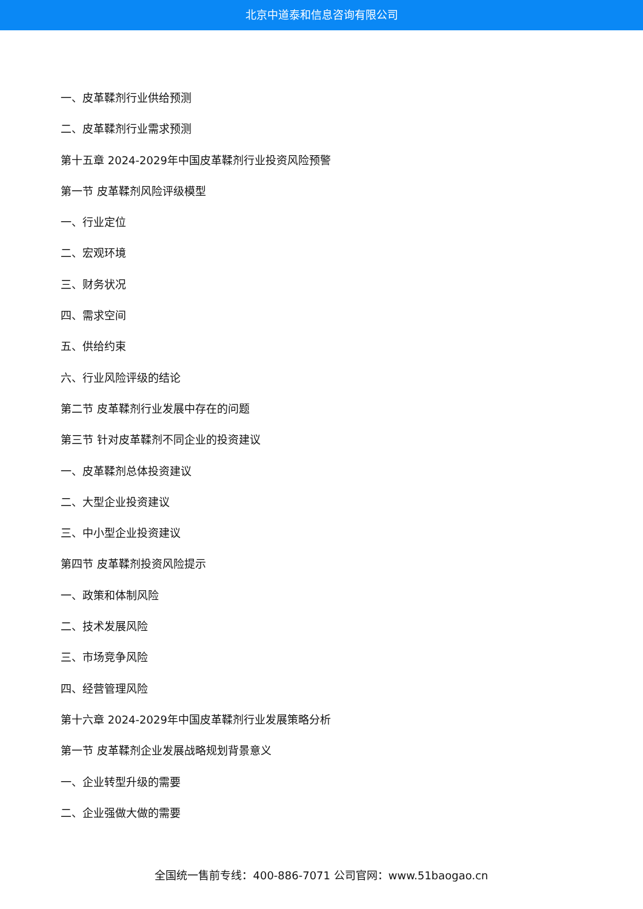北京中道泰和信息咨询有限公司
一、皮革鞣剂行业供给预测
二、皮革鞣剂行业需求预测
第十五章 2024-2029年中国皮革鞣剂行业投资风险预警
第一节 皮革鞣剂风险评级模型
一、行业定位
二、宏观环境
三、财务状况
四、需求空间
五、供给约束
六、行业风险评级的结论
第二节 皮革鞣剂行业发展中存在的问题
第三节 针对皮革鞣剂不同企业的投资建议
一、皮革鞣剂总体投资建议
二、大型企业投资建议
三、中小型企业投资建议
第四节 皮革鞣剂投资风险提示
一、政策和体制风险
二、技术发展风险
三、市场竞争风险
四、经营管理风险
第十六章 2024-2029年中国皮革鞣剂行业发展策略分析
第一节 皮革鞣剂企业发展战略规划背景意义
一、企业转型升级的需要
二、企业强做大做的需要
全国统一售前专线：400-886-7071 公司官网：www.51baogao.cn